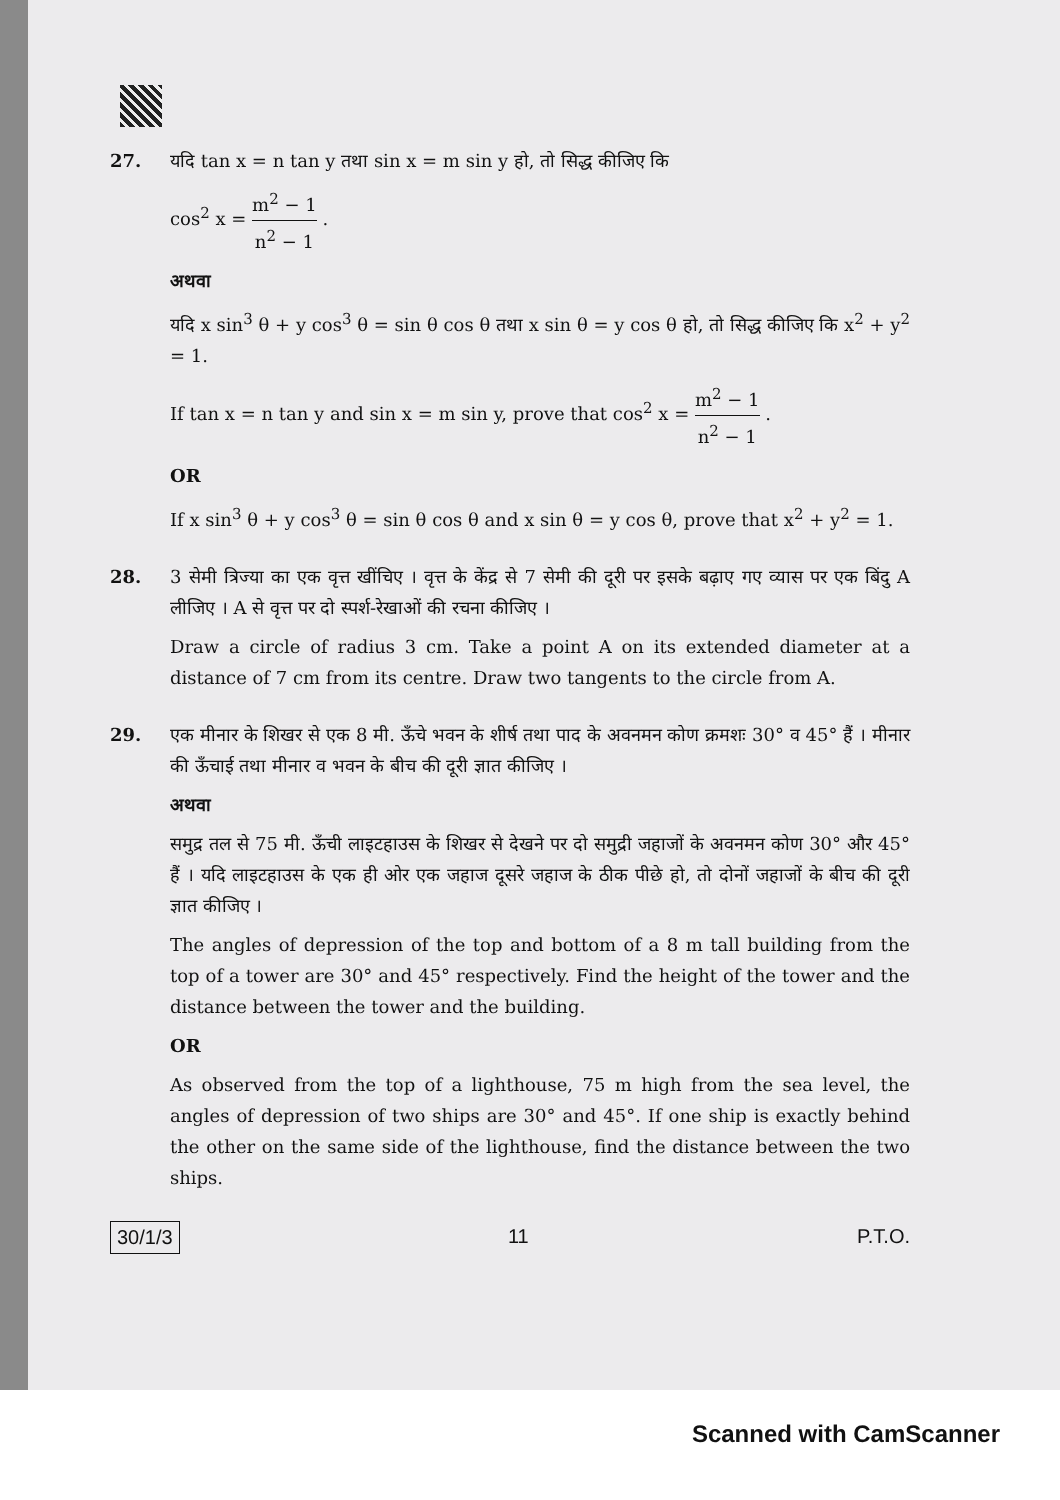27. यदि tan x = n tan y तथा sin x = m sin y हो, तो सिद्ध कीजिए कि
cos<sup>2</sup> x = m<sup>2</sup> − 1 n<sup>2</sup> − 1 .
अथवा
यदि x sin<sup>3</sup> θ + y cos<sup>3</sup> θ = sin θ cos θ तथा x sin θ = y cos θ हो, तो सिद्ध कीजिए कि x<sup>2</sup> + y<sup>2</sup> = 1.
If tan x = n tan y and sin x = m sin y, prove that cos<sup>2</sup> x = m<sup>2</sup> − 1 n<sup>2</sup> − 1 .
OR
If x sin<sup>3</sup> θ + y cos<sup>3</sup> θ = sin θ cos θ and x sin θ = y cos θ, prove that x<sup>2</sup> + y<sup>2</sup> = 1.
28. 3 सेमी त्रिज्या का एक वृत्त खींचिए । वृत्त के केंद्र से 7 सेमी की दूरी पर इसके बढ़ाए गए व्यास पर एक बिंदु A लीजिए । A से वृत्त पर दो स्पर्श-रेखाओं की रचना कीजिए ।
Draw a circle of radius 3 cm. Take a point A on its extended diameter at a distance of 7 cm from its centre. Draw two tangents to the circle from A.
29. एक मीनार के शिखर से एक 8 मी. ऊँचे भवन के शीर्ष तथा पाद के अवनमन कोण क्रमशः 30° व 45° हैं । मीनार की ऊँचाई तथा मीनार व भवन के बीच की दूरी ज्ञात कीजिए ।
अथवा
समुद्र तल से 75 मी. ऊँची लाइटहाउस के शिखर से देखने पर दो समुद्री जहाजों के अवनमन कोण 30° और 45° हैं । यदि लाइटहाउस के एक ही ओर एक जहाज दूसरे जहाज के ठीक पीछे हो, तो दोनों जहाजों के बीच की दूरी ज्ञात कीजिए ।
The angles of depression of the top and bottom of a 8 m tall building from the top of a tower are 30° and 45° respectively. Find the height of the tower and the distance between the tower and the building.
OR
As observed from the top of a lighthouse, 75 m high from the sea level, the angles of depression of two ships are 30° and 45°. If one ship is exactly behind the other on the same side of the lighthouse, find the distance between the two ships.
30/1/3 11 P.T.O.
Scanned with CamScanner